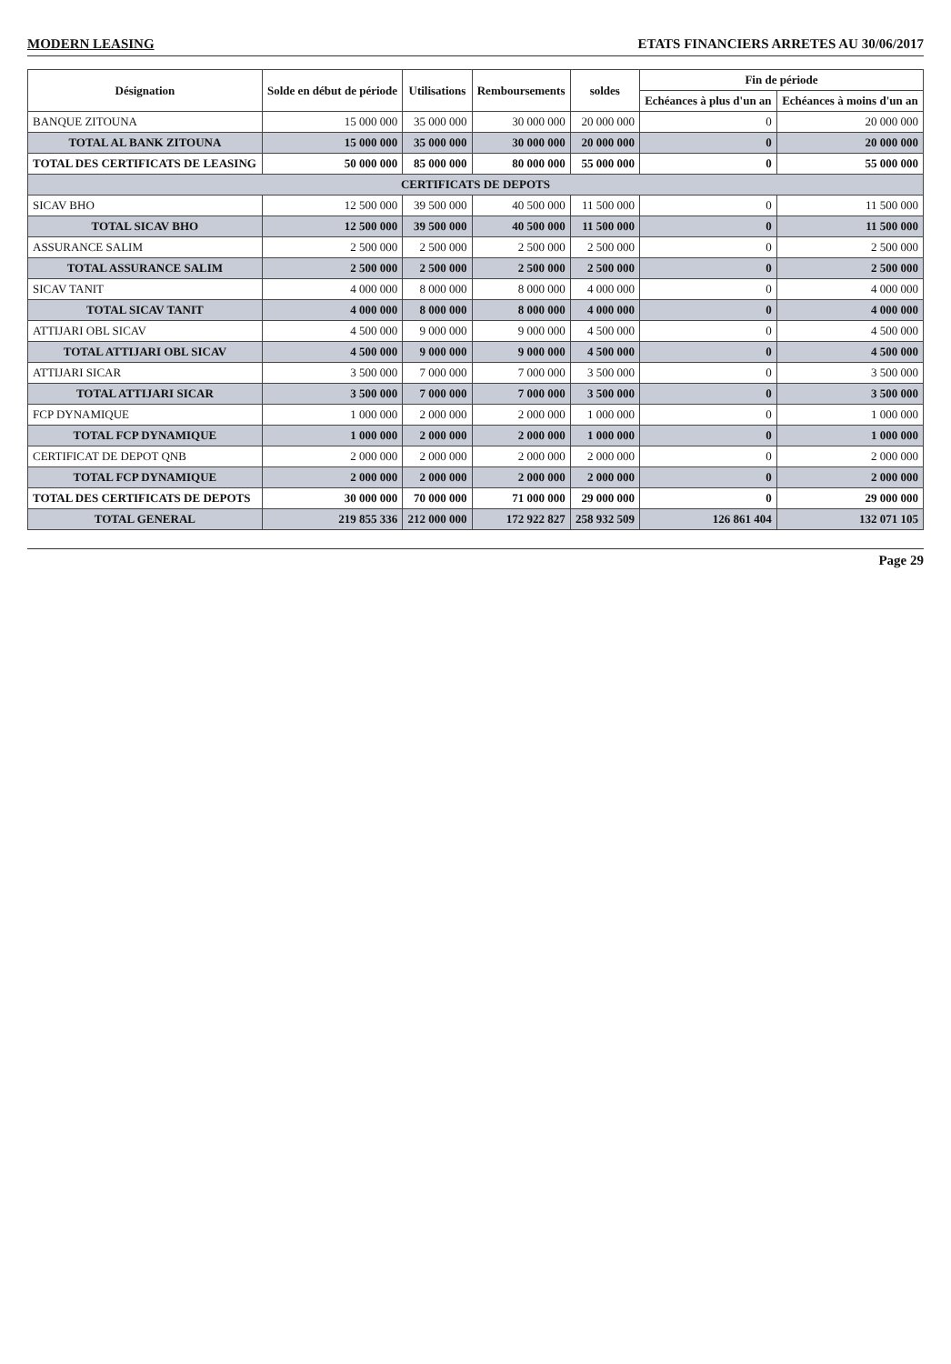MODERN LEASING ETATS FINANCIERS ARRETES AU 30/06/2017
| Désignation | Solde en début de période | Utilisations | Remboursements | soldes | Fin de période | |
| --- | --- | --- | --- | --- | --- | --- |
| | | | | | Echéances à plus d'un an | Echéances à moins d'un an |
| BANQUE ZITOUNA | 15 000 000 | 35 000 000 | 30 000 000 | 20 000 000 | 0 | 20 000 000 |
| TOTAL AL BANK ZITOUNA | 15 000 000 | 35 000 000 | 30 000 000 | 20 000 000 | 0 | 20 000 000 |
| TOTAL DES CERTIFICATS DE LEASING | 50 000 000 | 85 000 000 | 80 000 000 | 55 000 000 | 0 | 55 000 000 |
| CERTIFICATS DE DEPOTS | | | | | | |
| SICAV BHO | 12 500 000 | 39 500 000 | 40 500 000 | 11 500 000 | 0 | 11 500 000 |
| TOTAL SICAV BHO | 12 500 000 | 39 500 000 | 40 500 000 | 11 500 000 | 0 | 11 500 000 |
| ASSURANCE SALIM | 2 500 000 | 2 500 000 | 2 500 000 | 2 500 000 | 0 | 2 500 000 |
| TOTAL ASSURANCE SALIM | 2 500 000 | 2 500 000 | 2 500 000 | 2 500 000 | 0 | 2 500 000 |
| SICAV TANIT | 4 000 000 | 8 000 000 | 8 000 000 | 4 000 000 | 0 | 4 000 000 |
| TOTAL SICAV TANIT | 4 000 000 | 8 000 000 | 8 000 000 | 4 000 000 | 0 | 4 000 000 |
| ATTIJARI OBL SICAV | 4 500 000 | 9 000 000 | 9 000 000 | 4 500 000 | 0 | 4 500 000 |
| TOTAL ATTIJARI OBL SICAV | 4 500 000 | 9 000 000 | 9 000 000 | 4 500 000 | 0 | 4 500 000 |
| ATTIJARI SICAR | 3 500 000 | 7 000 000 | 7 000 000 | 3 500 000 | 0 | 3 500 000 |
| TOTAL ATTIJARI SICAR | 3 500 000 | 7 000 000 | 7 000 000 | 3 500 000 | 0 | 3 500 000 |
| FCP DYNAMIQUE | 1 000 000 | 2 000 000 | 2 000 000 | 1 000 000 | 0 | 1 000 000 |
| TOTAL FCP DYNAMIQUE | 1 000 000 | 2 000 000 | 2 000 000 | 1 000 000 | 0 | 1 000 000 |
| CERTIFICAT DE DEPOT QNB | 2 000 000 | 2 000 000 | 2 000 000 | 2 000 000 | 0 | 2 000 000 |
| TOTAL FCP DYNAMIQUE | 2 000 000 | 2 000 000 | 2 000 000 | 2 000 000 | 0 | 2 000 000 |
| TOTAL DES CERTIFICATS DE DEPOTS | 30 000 000 | 70 000 000 | 71 000 000 | 29 000 000 | 0 | 29 000 000 |
| TOTAL GENERAL | 219 855 336 | 212 000 000 | 172 922 827 | 258 932 509 | 126 861 404 | 132 071 105 |
Page 29